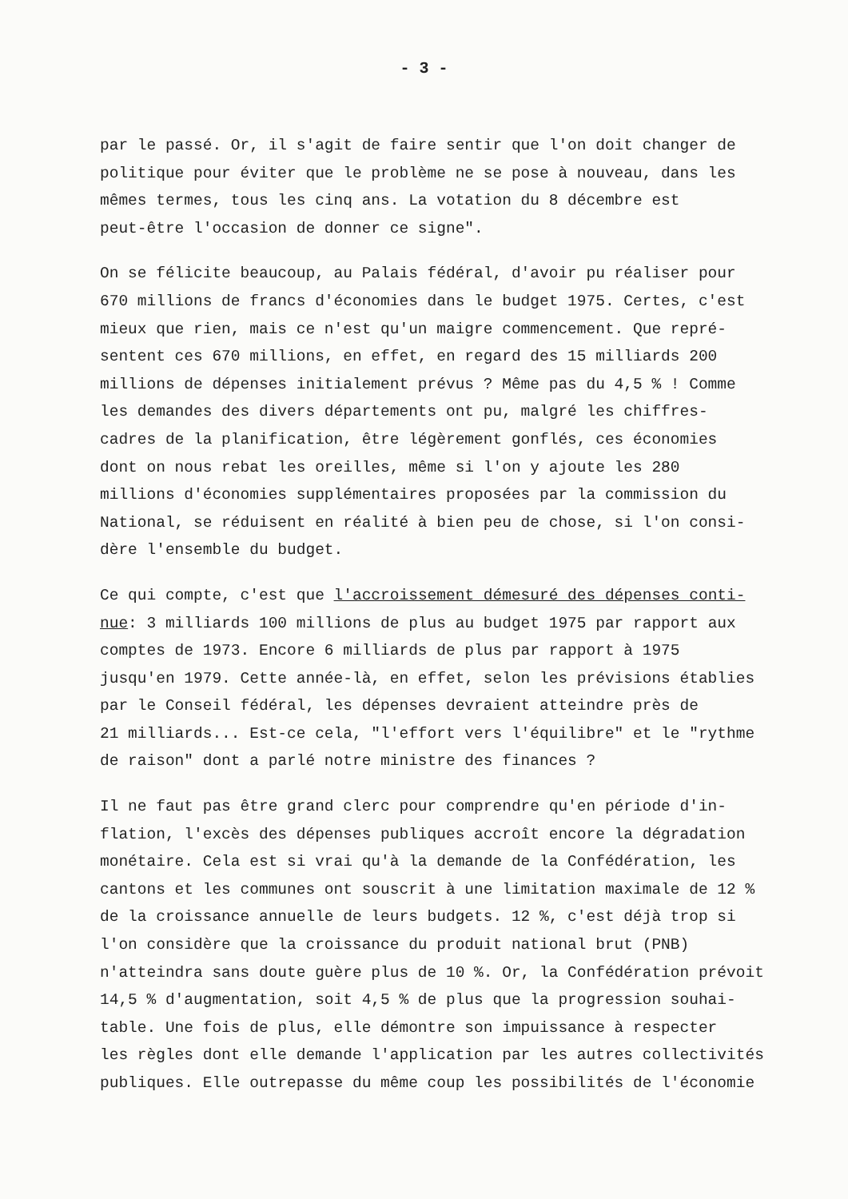- 3 -
par le passé. Or, il s'agit de faire sentir que l'on doit changer de politique pour éviter que le problème ne se pose à nouveau, dans les mêmes termes, tous les cinq ans. La votation du 8 décembre est peut-être l'occasion de donner ce signe".
On se félicite beaucoup, au Palais fédéral, d'avoir pu réaliser pour 670 millions de francs d'économies dans le budget 1975. Certes, c'est mieux que rien, mais ce n'est qu'un maigre commencement. Que repré- sentent ces 670 millions, en effet, en regard des 15 milliards 200 millions de dépenses initialement prévus ? Même pas du 4,5 % ! Comme les demandes des divers départements ont pu, malgré les chiffres- cadres de la planification, être légèrement gonflés, ces économies dont on nous rebat les oreilles, même si l'on y ajoute les 280 millions d'économies supplémentaires proposées par la commission du National, se réduisent en réalité à bien peu de chose, si l'on consi- dère l'ensemble du budget.
Ce qui compte, c'est que l'accroissement démesuré des dépenses conti- nue: 3 milliards 100 millions de plus au budget 1975 par rapport aux comptes de 1973. Encore 6 milliards de plus par rapport à 1975 jusqu'en 1979. Cette année-là, en effet, selon les prévisions établies par le Conseil fédéral, les dépenses devraient atteindre près de 21 milliards... Est-ce cela, "l'effort vers l'équilibre" et le "rythme de raison" dont a parlé notre ministre des finances ?
Il ne faut pas être grand clerc pour comprendre qu'en période d'in- flation, l'excès des dépenses publiques accroît encore la dégradation monétaire. Cela est si vrai qu'à la demande de la Confédération, les cantons et les communes ont souscrit à une limitation maximale de 12 % de la croissance annuelle de leurs budgets. 12 %, c'est déjà trop si l'on considère que la croissance du produit national brut (PNB) n'atteindra sans doute guère plus de 10 %. Or, la Confédération prévoit 14,5 % d'augmentation, soit 4,5 % de plus que la progression souhai- table. Une fois de plus, elle démontre son impuissance à respecter les règles dont elle demande l'application par les autres collectivités publiques. Elle outrepasse du même coup les possibilités de l'économie